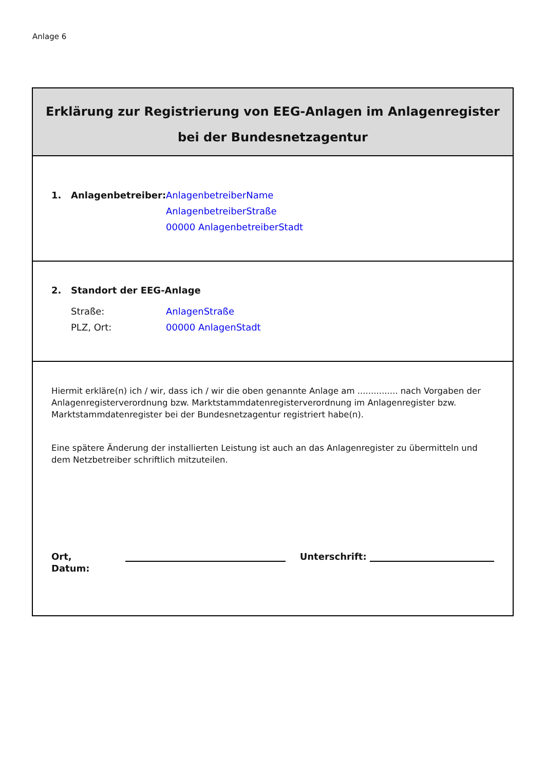Anlage 6
Erklärung zur Registrierung von EEG-Anlagen im Anlagenregister
bei der Bundesnetzagentur
1. Anlagenbetreiber: AnlagenbetreiberName
AnlagenbetreiberStraße
00000 AnlagenbetreiberStadt
2. Standort der EEG-Anlage
Straße:
PLZ, Ort: AnlagenStraße
00000 AnlagenStadt
Hiermit erkläre(n) ich / wir, dass ich / wir die oben genannte Anlage am ............... nach Vorgaben der Anlagenregisterverordnung bzw. Marktstammdatenregisterverordnung im Anlagenregister bzw. Marktstammdatenregister bei der Bundesnetzagentur registriert habe(n).
Eine spätere Änderung der installierten Leistung ist auch an das Anlagenregister zu übermitteln und dem Netzbetreiber schriftlich mitzuteilen.
Ort, Datum: Unterschrift: